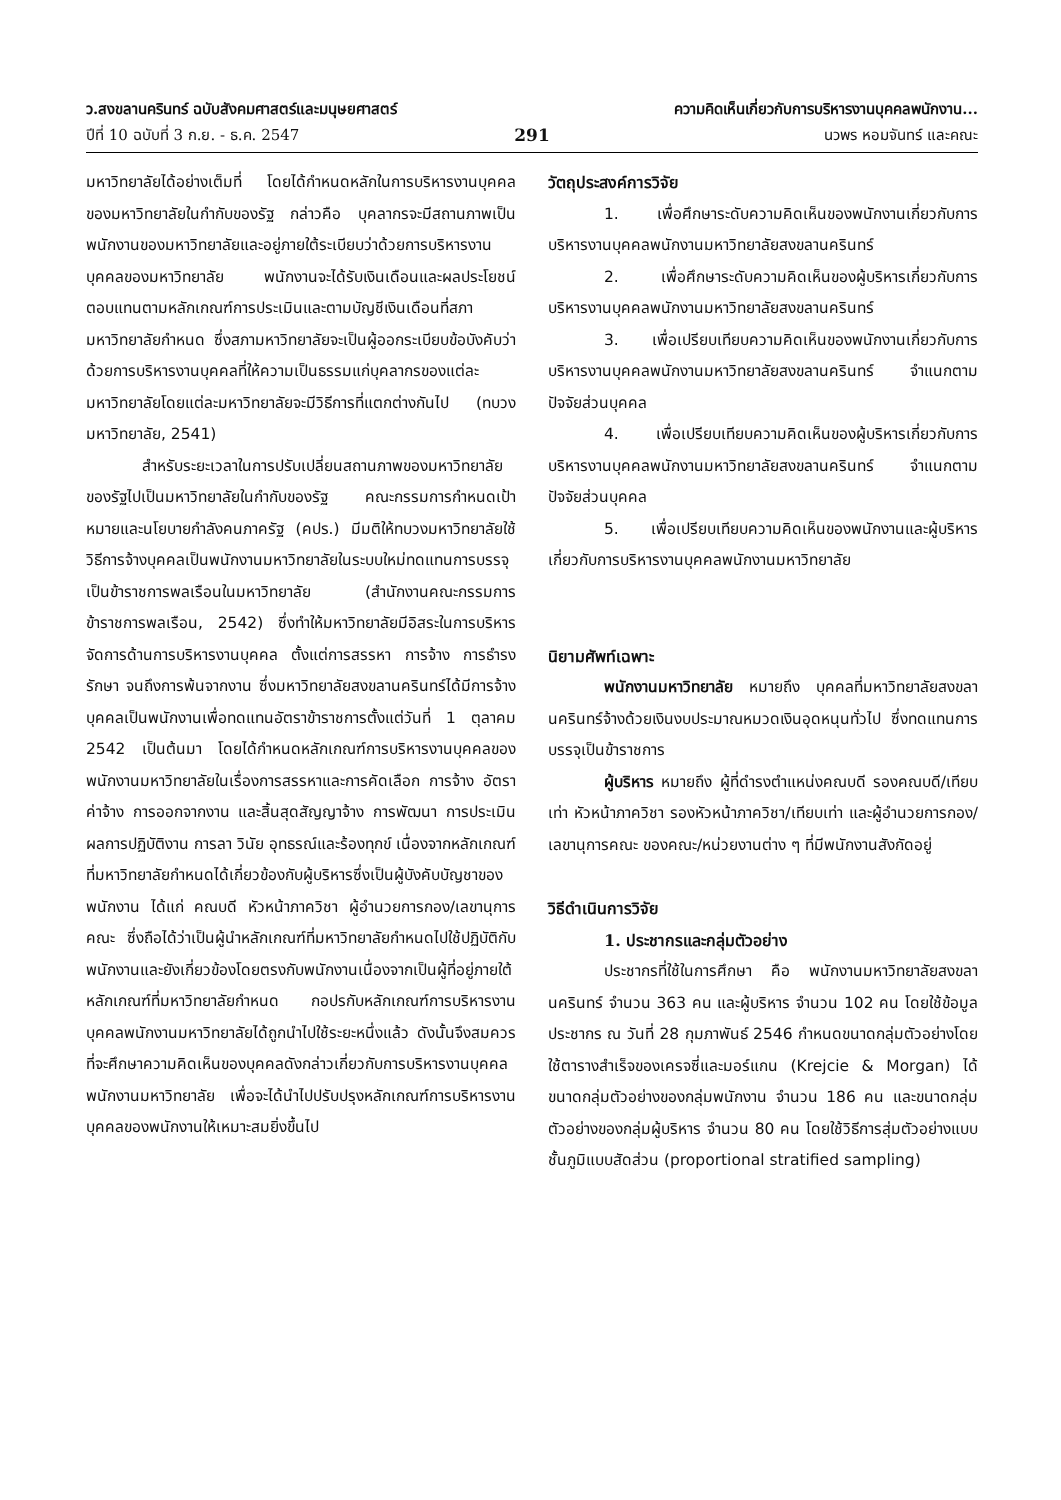ว.สงขลานครินทร์ ฉบับสังคมศาสตร์และมนุษยศาสตร์
ปีที่ 10 ฉบับที่ 3 ก.ย. - ธ.ค. 2547
291 ความคิดเห็นเกี่ยวกับการบริหารงานบุคคลพนักงาน...
นวพร หอมจันทร์ และคณะ
มหาวิทยาลัยได้อย่างเต็มที่ โดยได้กำหนดหลักในการบริหารงานบุคคลของมหาวิทยาลัยในกำกับของรัฐ กล่าวคือ บุคลากรจะมีสถานภาพเป็นพนักงานของมหาวิทยาลัยและอยู่ภายใต้ระเบียบว่าด้วยการบริหารงานบุคคลของมหาวิทยาลัย พนักงานจะได้รับเงินเดือนและผลประโยชน์ตอบแทนตามหลักเกณฑ์การประเมินและตามบัญชีเงินเดือนที่สภามหาวิทยาลัยกำหนด ซึ่งสภามหาวิทยาลัยจะเป็นผู้ออกระเบียบข้อบังคับว่าด้วยการบริหารงานบุคคลที่ให้ความเป็นธรรมแก่บุคลากรของแต่ละมหาวิทยาลัยโดยแต่ละมหาวิทยาลัยจะมีวิธีการที่แตกต่างกันไป (ทบวงมหาวิทยาลัย, 2541)
สำหรับระยะเวลาในการปรับเปลี่ยนสถานภาพของมหาวิทยาลัยของรัฐไปเป็นมหาวิทยาลัยในกำกับของรัฐ คณะกรรมการกำหนดเป้าหมายและนโยบายกำลังคนภาครัฐ (คปร.) มีมติให้ทบวงมหาวิทยาลัยใช้วิธีการจ้างบุคคลเป็นพนักงานมหาวิทยาลัยในระบบใหม่ทดแทนการบรรจุเป็นข้าราชการพลเรือนในมหาวิทยาลัย (สำนักงานคณะกรรมการข้าราชการพลเรือน, 2542) ซึ่งทำให้มหาวิทยาลัยมีอิสระในการบริหารจัดการด้านการบริหารงานบุคคล ตั้งแต่การสรรหา การจ้าง การธำรงรักษา จนถึงการพ้นจากงาน ซึ่งมหาวิทยาลัยสงขลานครินทร์ได้มีการจ้างบุคคลเป็นพนักงานเพื่อทดแทนอัตราข้าราชการตั้งแต่วันที่ 1 ตุลาคม 2542 เป็นต้นมา โดยได้กำหนดหลักเกณฑ์การบริหารงานบุคคลของพนักงานมหาวิทยาลัยในเรื่องการสรรหาและการคัดเลือก การจ้าง อัตราค่าจ้าง การออกจากงาน และสิ้นสุดสัญญาจ้าง การพัฒนา การประเมินผลการปฏิบัติงาน การลา วินัย อุทธรณ์และร้องทุกข์ เนื่องจากหลักเกณฑ์ที่มหาวิทยาลัยกำหนดได้เกี่ยวข้องกับผู้บริหารซึ่งเป็นผู้บังคับบัญชาของพนักงาน ได้แก่ คณบดี หัวหน้าภาควิชา ผู้อำนวยการกอง/เลขานุการคณะ ซึ่งถือได้ว่าเป็นผู้นำหลักเกณฑ์ที่มหาวิทยาลัยกำหนดไปใช้ปฏิบัติกับพนักงานและยังเกี่ยวข้องโดยตรงกับพนักงานเนื่องจากเป็นผู้ที่อยู่ภายใต้หลักเกณฑ์ที่มหาวิทยาลัยกำหนด กอปรกับหลักเกณฑ์การบริหารงานบุคคลพนักงานมหาวิทยาลัยได้ถูกนำไปใช้ระยะหนึ่งแล้ว ดังนั้นจึงสมควรที่จะศึกษาความคิดเห็นของบุคคลดังกล่าวเกี่ยวกับการบริหารงานบุคคลพนักงานมหาวิทยาลัย เพื่อจะได้นำไปปรับปรุงหลักเกณฑ์การบริหารงานบุคคลของพนักงานให้เหมาะสมยิ่งขึ้นไป
วัตถุประสงค์การวิจัย
1. เพื่อศึกษาระดับความคิดเห็นของพนักงานเกี่ยวกับการบริหารงานบุคคลพนักงานมหาวิทยาลัยสงขลานครินทร์
2. เพื่อศึกษาระดับความคิดเห็นของผู้บริหารเกี่ยวกับการบริหารงานบุคคลพนักงานมหาวิทยาลัยสงขลานครินทร์
3. เพื่อเปรียบเทียบความคิดเห็นของพนักงานเกี่ยวกับการบริหารงานบุคคลพนักงานมหาวิทยาลัยสงขลานครินทร์ จำแนกตามปัจจัยส่วนบุคคล
4. เพื่อเปรียบเทียบความคิดเห็นของผู้บริหารเกี่ยวกับการบริหารงานบุคคลพนักงานมหาวิทยาลัยสงขลานครินทร์ จำแนกตามปัจจัยส่วนบุคคล
5. เพื่อเปรียบเทียบความคิดเห็นของพนักงานและผู้บริหารเกี่ยวกับการบริหารงานบุคคลพนักงานมหาวิทยาลัย
นิยามศัพท์เฉพาะ
พนักงานมหาวิทยาลัย หมายถึง บุคคลที่มหาวิทยาลัยสงขลานครินทร์จ้างด้วยเงินงบประมาณหมวดเงินอุดหนุนทั่วไป ซึ่งทดแทนการบรรจุเป็นข้าราชการ
ผู้บริหาร หมายถึง ผู้ที่ดำรงตำแหน่งคณบดี รองคณบดี/เทียบเท่า หัวหน้าภาควิชา รองหัวหน้าภาควิชา/เทียบเท่า และผู้อำนวยการกอง/เลขานุการคณะ ของคณะ/หน่วยงานต่าง ๆ ที่มีพนักงานสังกัดอยู่
วิธีดำเนินการวิจัย
1. ประชากรและกลุ่มตัวอย่าง
ประชากรที่ใช้ในการศึกษา คือ พนักงานมหาวิทยาลัยสงขลานครินทร์ จำนวน 363 คน และผู้บริหาร จำนวน 102 คน โดยใช้ข้อมูลประชากร ณ วันที่ 28 กุมภาพันธ์ 2546 กำหนดขนาดกลุ่มตัวอย่างโดยใช้ตารางสำเร็จของเครจซี่และมอร์แกน (Krejcie & Morgan) ได้ขนาดกลุ่มตัวอย่างของกลุ่มพนักงาน จำนวน 186 คน และขนาดกลุ่มตัวอย่างของกลุ่มผู้บริหาร จำนวน 80 คน โดยใช้วิธีการสุ่มตัวอย่างแบบชั้นภูมิแบบสัดส่วน (proportional stratified sampling)